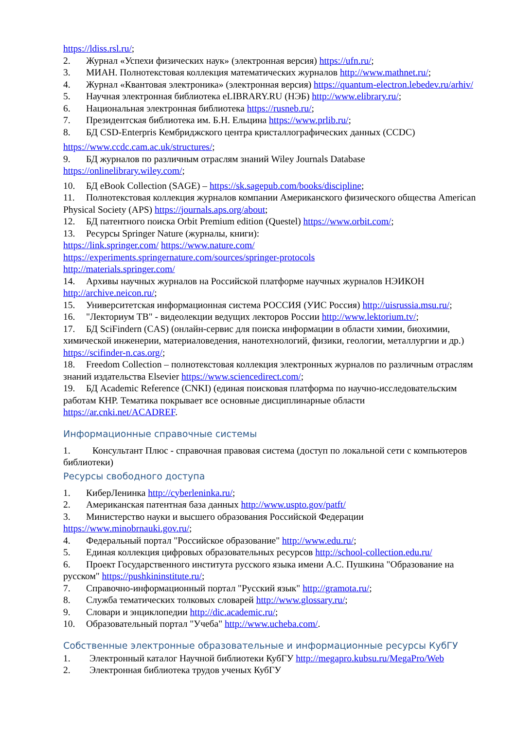https://ldiss.rsl.ru/;
2. Журнал «Успехи физических наук» (электронная версия) https://ufn.ru/;
3. МИАН. Полнотекстовая коллекция математических журналов http://www.mathnet.ru/;
4. Журнал «Квантовая электроника» (электронная версия) https://quantum-electron.lebedev.ru/arhiv/
5. Научная электронная библиотека eLIBRARY.RU (НЭБ) http://www.elibrary.ru/;
6. Национальная электронная библиотека https://rusneb.ru/;
7. Президентская библиотека им. Б.Н. Ельцина https://www.prlib.ru/;
8. БД CSD-Enterpris Кембриджского центра кристаллографических данных (CCDC)
https://www.ccdc.cam.ac.uk/structures/;
9. БД журналов по различным отраслям знаний Wiley Journals Database https://onlinelibrary.wiley.com/;
10. БД eBook Collection (SAGE) – https://sk.sagepub.com/books/discipline;
11. Полнотекстовая коллекция журналов компании Американского физического общества American Physical Society (APS) https://journals.aps.org/about;
12. БД патентного поиска Orbit Premium edition (Questel) https://www.orbit.com/;
13. Ресурсы Springer Nature (журналы, книги):
https://link.springer.com/ https://www.nature.com/
https://experiments.springernature.com/sources/springer-protocols
http://materials.springer.com/
14. Архивы научных журналов на Российской платформе научных журналов НЭИКОН http://archive.neicon.ru/;
15. Университетская информационная система РОССИЯ (УИС Россия) http://uisrussia.msu.ru/;
16. "Лекториум ТВ" - видеолекции ведущих лекторов России http://www.lektorium.tv/;
17. БД SciFindern (CAS) (онлайн-сервис для поиска информации в области химии, биохимии, химической инженерии, материаловедения, нанотехнологий, физики, геологии, металлургии и др.) https://scifinder-n.cas.org/;
18. Freedom Collection – полнотекстовая коллекция электронных журналов по различным отраслям знаний издательства Elsevier https://www.sciencedirect.com/;
19. БД Academic Reference (CNKI) (единая поисковая платформа по научно-исследовательским работам КНР. Тематика покрывает все основные дисциплинарные области https://ar.cnki.net/ACADREF.
Информационные справочные системы
1. Консультант Плюс - справочная правовая система (доступ по локальной сети с компьютеров библиотеки)
Ресурсы свободного доступа
1. КиберЛенинка http://cyberleninka.ru/;
2. Американская патентная база данных http://www.uspto.gov/patft/
3. Министерство науки и высшего образования Российской Федерации https://www.minobrnauki.gov.ru/;
4. Федеральный портал "Российское образование" http://www.edu.ru/;
5. Единая коллекция цифровых образовательных ресурсов http://school-collection.edu.ru/
6. Проект Государственного института русского языка имени А.С. Пушкина "Образование на русском" https://pushkininstitute.ru/;
7. Справочно-информационный портал "Русский язык" http://gramota.ru/;
8. Служба тематических толковых словарей http://www.glossary.ru/;
9. Словари и энциклопедии http://dic.academic.ru/;
10. Образовательный портал "Учеба" http://www.ucheba.com/.
Собственные электронные образовательные и информационные ресурсы КубГУ
1. Электронный каталог Научной библиотеки КубГУ http://megapro.kubsu.ru/MegaPro/Web
2. Электронная библиотека трудов ученых КубГУ